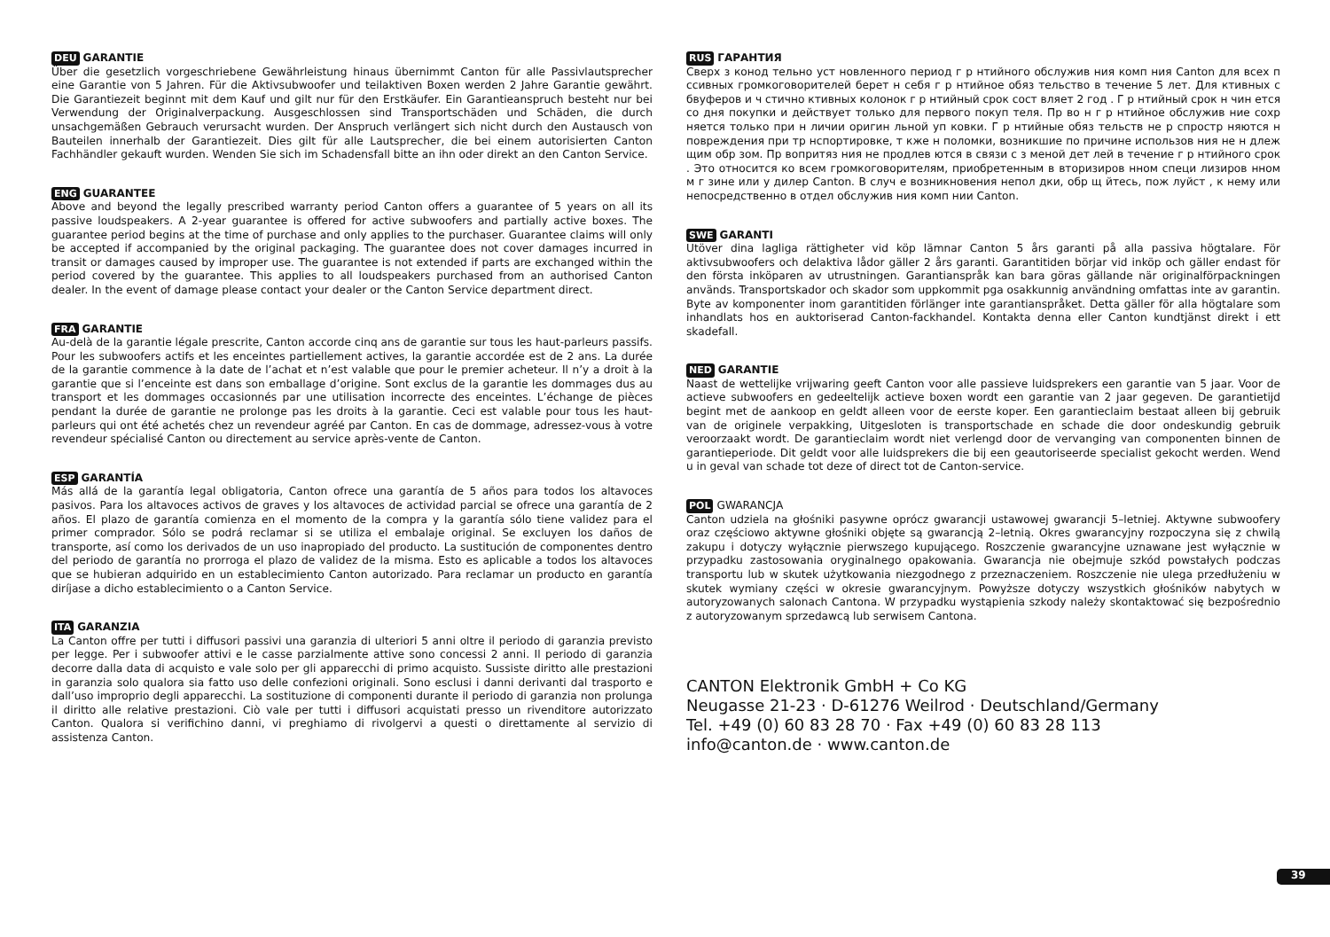DEU GARANTIE
Über die gesetzlich vorgeschriebene Gewährleistung hinaus übernimmt Canton für alle Passivlautsprecher eine Garantie von 5 Jahren. Für die Aktivsubwoofer und teilaktiven Boxen werden 2 Jahre Garantie gewährt. Die Garantiezeit beginnt mit dem Kauf und gilt nur für den Erstkäufer. Ein Garantieanspruch besteht nur bei Verwendung der Originalverpackung. Ausgeschlossen sind Transportschäden und Schäden, die durch unsachgemäßen Gebrauch verursacht wurden. Der Anspruch verlängert sich nicht durch den Austausch von Bauteilen innerhalb der Garantiezeit. Dies gilt für alle Lautsprecher, die bei einem autorisierten Canton Fachhändler gekauft wurden. Wenden Sie sich im Schadensfall bitte an ihn oder direkt an den Canton Service.
ENG GUARANTEE
Above and beyond the legally prescribed warranty period Canton offers a guarantee of 5 years on all its passive loudspeakers. A 2-year guarantee is offered for active subwoofers and partially active boxes. The guarantee period begins at the time of purchase and only applies to the purchaser. Guarantee claims will only be accepted if accompanied by the original packaging. The guarantee does not cover damages incurred in transit or damages caused by improper use. The guarantee is not extended if parts are exchanged within the period covered by the guarantee. This applies to all loudspeakers purchased from an authorised Canton dealer. In the event of damage please contact your dealer or the Canton Service department direct.
FRA GARANTIE
Au-delà de la garantie légale prescrite, Canton accorde cinq ans de garantie sur tous les haut-parleurs passifs. Pour les subwoofers actifs et les enceintes partiellement actives, la garantie accordée est de 2 ans. La durée de la garantie commence à la date de l’achat et n’est valable que pour le premier acheteur. Il n’y a droit à la garantie que si l’enceinte est dans son emballage d’origine. Sont exclus de la garantie les dommages dus au transport et les dommages occasionnés par une utilisation incorrecte des enceintes. L’échange de pièces pendant la durée de garantie ne prolonge pas les droits à la garantie. Ceci est valable pour tous les haut-parleurs qui ont été achetés chez un revendeur agréé par Canton. En cas de dommage, adressez-vous à votre revendeur spécialisé Canton ou directement au service après-vente de Canton.
ESP GARANTÍA
Más allá de la garantía legal obligatoria, Canton ofrece una garantía de 5 años para todos los altavoces pasivos. Para los altavoces activos de graves y los altavoces de actividad parcial se ofrece una garantía de 2 años. El plazo de garantía comienza en el momento de la compra y la garantía sólo tiene validez para el primer comprador. Sólo se podrá reclamar si se utiliza el embalaje original. Se excluyen los daños de transporte, así como los derivados de un uso inapropiado del producto. La sustitución de componentes dentro del periodo de garantía no prorroga el plazo de validez de la misma. Esto es aplicable a todos los altavoces que se hubieran adquirido en un establecimiento Canton autorizado. Para reclamar un producto en garantía diríjase a dicho establecimiento o a Canton Service.
ITA GARANZIA
La Canton offre per tutti i diffusori passivi una garanzia di ulteriori 5 anni oltre il periodo di garanzia previsto per legge. Per i subwoofer attivi e le casse parzialmente attive sono concessi 2 anni. Il periodo di garanzia decorre dalla data di acquisto e vale solo per gli apparecchi di primo acquisto. Sussiste diritto alle prestazioni in garanzia solo qualora sia fatto uso delle confezioni originali. Sono esclusi i danni derivanti dal trasporto e dall’uso improprio degli apparecchi. La sostituzione di componenti durante il periodo di garanzia non prolunga il diritto alle relative prestazioni. Ciò vale per tutti i diffusori acquistati presso un rivenditore autorizzato Canton. Qualora si verifichino danni, vi preghiamo di rivolgervi a questi o direttamente al servizio di assistenza Canton.
RUS ГАРАНТИЯ
Сверх з конод тельно уст новленного период г р нтийного обслужив ния комп ния Canton для всех п ссивных громкоговорителей берет н себя г р нтийное обяз тельство в течение 5 лет. Для ктивных с бвуферов и ч стично ктивных колонок г р нтийный срок сост вляет 2 год . Г р нтийный срок н чин ется со дня покупки и действует только для первого покуп теля. Пр во н г р нтийное обслужив ние сохр няется только при н личии оригин льной уп ковки. Г р нтийные обяз тельств не р спростр няются н повреждения при тр нспортировке, т кже н поломки, возникшие по причине использов ния не н длеж щим обр зом. Пр вопритяз ния не продлев ются в связи с з меной дет лей в течение г р нтийного срок . Это относится ко всем громкоговорителям, приобретенным в вторизиров нном специ лизиров нном м г зине или у дилер Canton. В случ е возникновения непол дки, обр щ йтесь, пож луйст , к нему или непосредственно в отдел обслужив ния комп нии Canton.
SWE GARANTI
Utöver dina lagliga rättigheter vid köp lämnar Canton 5 års garanti på alla passiva högtalare. För aktivsubwoofers och delaktiva lådor gäller 2 års garanti. Garantitiden börjar vid inköp och gäller endast för den första inköparen av utrustningen. Garantianspråk kan bara göras gällande när originalförpackningen används. Transportskador och skador som uppkommit pga osakkunnig användning omfattas inte av garantin. Byte av komponenter inom garantitiden förlänger inte garantianspråket. Detta gäller för alla högtalare som inhandlats hos en auktoriserad Canton-fackhandel. Kontakta denna eller Canton kundtjänst direkt i ett skadefall.
NED GARANTIE
Naast de wettelijke vrijwaring geeft Canton voor alle passieve luidsprekers een garantie van 5 jaar. Voor de actieve subwoofers en gedeeltelijk actieve boxen wordt een garantie van 2 jaar gegeven. De garantietijd begint met de aankoop en geldt alleen voor de eerste koper. Een garantieclaim bestaat alleen bij gebruik van de originele verpakking, Uitgesloten is transportschade en schade die door ondeskundig gebruik veroorzaakt wordt. De garantieclaim wordt niet verlengd door de vervanging van componenten binnen de garantieperiode. Dit geldt voor alle luidsprekers die bij een geautoriseerde specialist gekocht werden. Wend u in geval van schade tot deze of direct tot de Canton-service.
POL GWARANCJA
Canton udziela na głośniki pasywne oprócz gwarancji ustawowej gwarancji 5–letniej. Aktywne subwoofery oraz częściowo aktywne głośniki objęte są gwarancją 2–letnią. Okres gwarancyjny rozpoczyna się z chwilą zakupu i dotyczy wyłącznie pierwszego kupującego. Roszczenie gwarancyjne uznawane jest wyłącznie w przypadku zastosowania oryginalnego opakowania. Gwarancja nie obejmuje szkód powstałych podczas transportu lub w skutek użytkowania niezgodnego z przeznaczeniem. Roszczenie nie ulega przedłużeniu w skutek wymiany części w okresie gwarancyjnym. Powyższe dotyczy wszystkich głośników nabytych w autoryzowanych salonach Cantona. W przypadku wystąpienia szkody należy skontaktować się bezpośrednio z autoryzowanym sprzedawcą lub serwisem Cantona.
CANTON Elektronik GmbH + Co KG
Neugasse 21-23 · D-61276 Weilrod · Deutschland/Germany
Tel. +49 (0) 60 83 28 70 · Fax +49 (0) 60 83 28 113
info@canton.de · www.canton.de
39